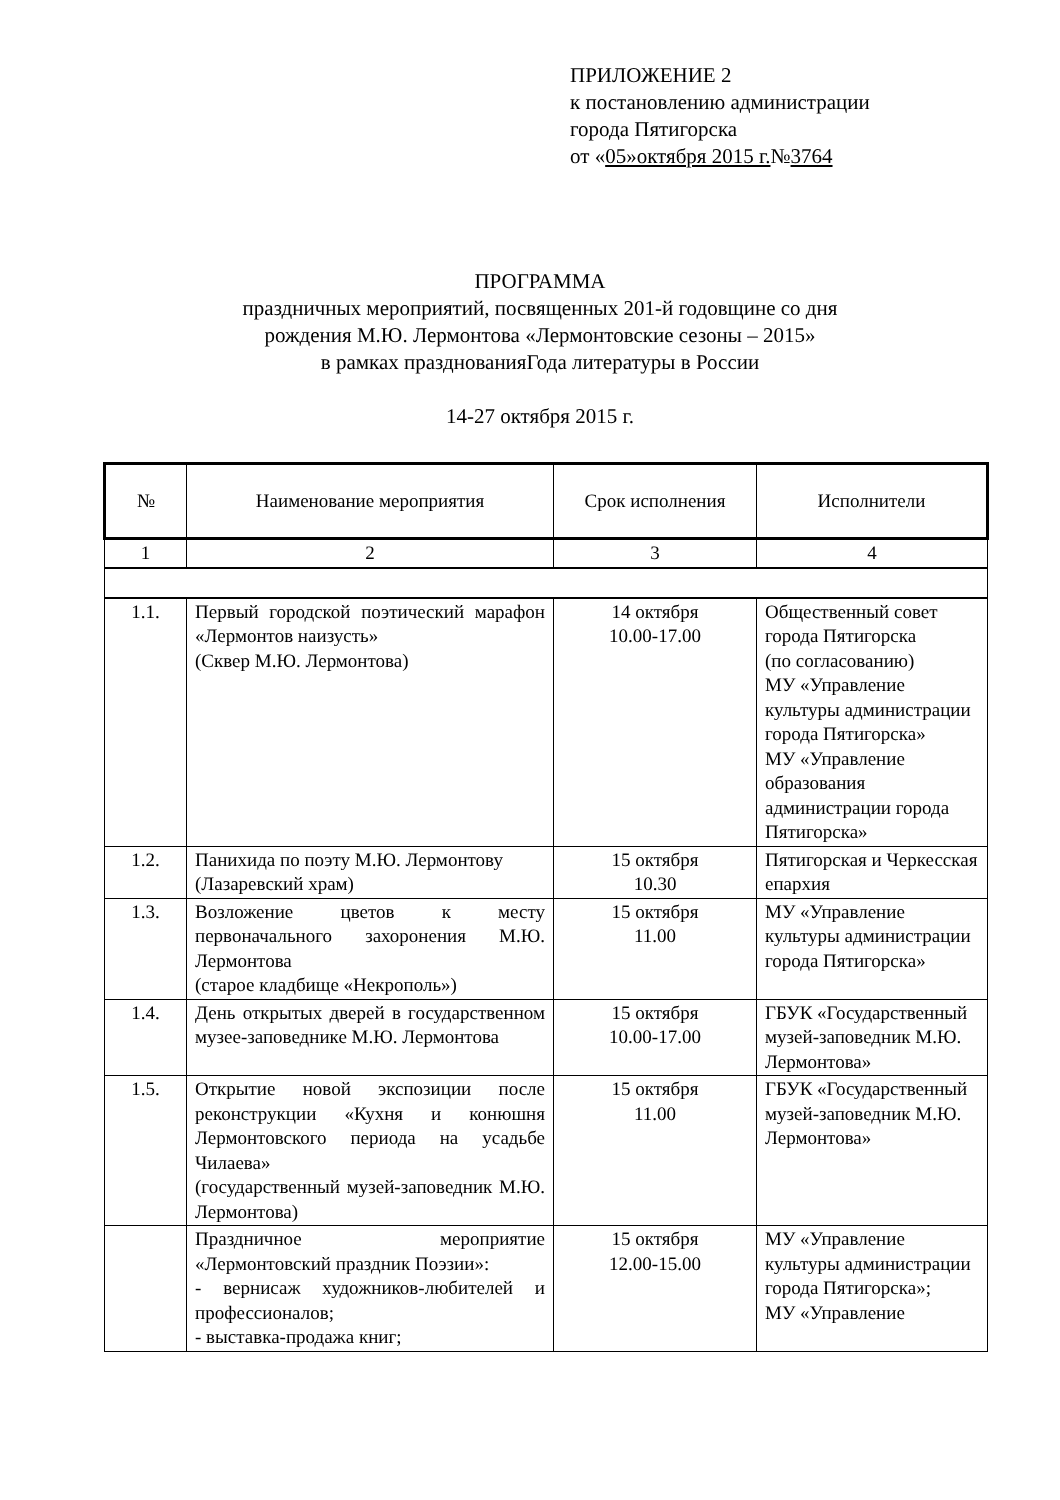ПРИЛОЖЕНИЕ 2
к постановлению администрации
города Пятигорска
от «05»октября 2015 г.№3764
ПРОГРАММА
праздничных мероприятий, посвященных 201-й годовщине со дня
рождения М.Ю. Лермонтова «Лермонтовские сезоны – 2015»
в рамках празднованияГода литературы в России
14-27 октября 2015 г.
| № | Наименование мероприятия | Срок исполнения | Исполнители |
| --- | --- | --- | --- |
| 1 | 2 | 3 | 4 |
| 1.1. | Первый городской поэтический марафон «Лермонтов наизусть» (Сквер М.Ю. Лермонтова) | 14 октября 10.00-17.00 | Общественный совет города Пятигорска (по согласованию) МУ «Управление культуры администрации города Пятигорска» МУ «Управление образования администрации города Пятигорска» |
| 1.2. | Панихида по поэту М.Ю. Лермонтову (Лазаревский храм) | 15 октября 10.30 | Пятигорская и Черкесская епархия |
| 1.3. | Возложение цветов к месту первоначального захоронения М.Ю. Лермонтова (старое кладбище «Некрополь») | 15 октября 11.00 | МУ «Управление культуры администрации города Пятигорска» |
| 1.4. | День открытых дверей в государственном музее-заповеднике М.Ю. Лермонтова | 15 октября 10.00-17.00 | ГБУК «Государственный музей-заповедник М.Ю. Лермонтова» |
| 1.5. | Открытие новой экспозиции после реконструкции «Кухня и конюшня Лермонтовского периода на усадьбе Чилаева» (государственный музей-заповедник М.Ю. Лермонтова) | 15 октября 11.00 | ГБУК «Государственный музей-заповедник М.Ю. Лермонтова» |
| | Праздничное мероприятие «Лермонтовский праздник Поэзии»: - вернисаж художников-любителей и профессионалов; - выставка-продажа книг; | 15 октября 12.00-15.00 | МУ «Управление культуры администрации города Пятигорска»; МУ «Управление |